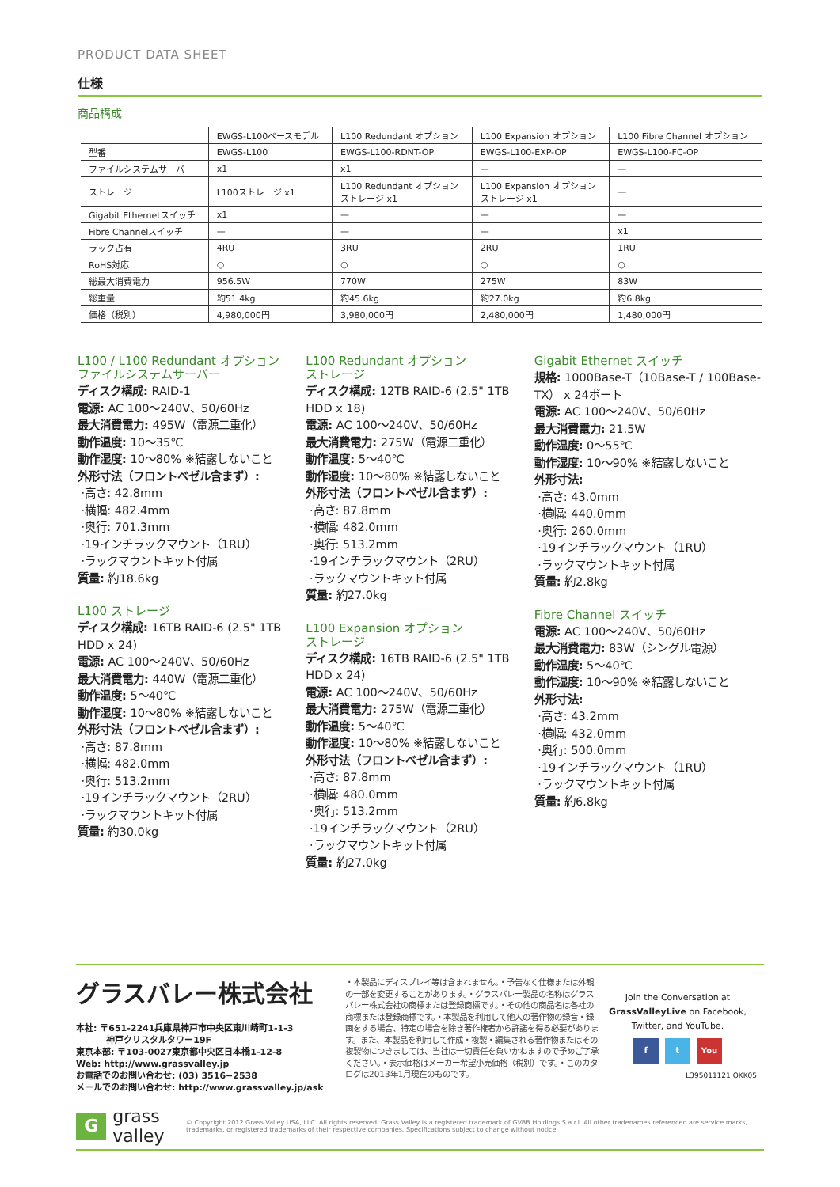PRODUCT DATA SHEET
仕様
商品構成
| | EWGS-L100ベースモデル | L100 Redundant オプション | L100 Expansion オプション | L100 Fibre Channel オプション |
| --- | --- | --- | --- | --- |
| 型番 | EWGS-L100 | EWGS-L100-RDNT-OP | EWGS-L100-EXP-OP | EWGS-L100-FC-OP |
| ファイルシステムサーバー | x1 | x1 | — | — |
| ストレージ | L100ストレージ x1 | L100 Redundant オプション ストレージ x1 | L100 Expansion オプション ストレージ x1 | — |
| Gigabit Ethernetスイッチ | x1 | — | — | — |
| Fibre Channelスイッチ | — | — | — | x1 |
| ラック占有 | 4RU | 3RU | 2RU | 1RU |
| RoHS対応 | ○ | ○ | ○ | ○ |
| 総最大消費電力 | 956.5W | 770W | 275W | 83W |
| 総重量 | 約51.4kg | 約45.6kg | 約27.0kg | 約6.8kg |
| 価格（税別） | 4,980,000円 | 3,980,000円 | 2,480,000円 | 1,480,000円 |
L100 / L100 Redundant オプション
ファイルシステムサーバー
ディスク構成: RAID-1
電源: AC 100～240V、50/60Hz
最大消費電力: 495W（電源二重化）
動作温度: 10～35℃
動作湿度: 10～80% ※結露しないこと
外形寸法（フロントベゼル含まず）:
·高さ: 42.8mm
·横幅: 482.4mm
·奥行: 701.3mm
·19インチラックマウント（1RU）
·ラックマウントキット付属
質量: 約18.6kg
L100 ストレージ
ディスク構成: 16TB RAID-6 (2.5" 1TB HDD x 24)
電源: AC 100～240V、50/60Hz
最大消費電力: 440W（電源二重化）
動作温度: 5～40℃
動作湿度: 10～80% ※結露しないこと
外形寸法（フロントベゼル含まず）:
·高さ: 87.8mm
·横幅: 482.0mm
·奥行: 513.2mm
·19インチラックマウント（2RU）
·ラックマウントキット付属
質量: 約30.0kg
L100 Redundant オプション
ストレージ
ディスク構成: 12TB RAID-6 (2.5" 1TB HDD x 18)
電源: AC 100～240V、50/60Hz
最大消費電力: 275W（電源二重化）
動作温度: 5～40℃
動作湿度: 10～80% ※結露しないこと
外形寸法（フロントベゼル含まず）:
·高さ: 87.8mm
·横幅: 482.0mm
·奥行: 513.2mm
·19インチラックマウント（2RU）
·ラックマウントキット付属
質量: 約27.0kg
L100 Expansion オプション
ストレージ
ディスク構成: 16TB RAID-6 (2.5" 1TB HDD x 24)
電源: AC 100～240V、50/60Hz
最大消費電力: 275W（電源二重化）
動作温度: 5～40℃
動作湿度: 10～80% ※結露しないこと
外形寸法（フロントベゼル含まず）:
·高さ: 87.8mm
·横幅: 480.0mm
·奥行: 513.2mm
·19インチラックマウント（2RU）
·ラックマウントキット付属
質量: 約27.0kg
Gigabit Ethernet スイッチ
規格: 1000Base-T（10Base-T / 100Base-TX） x 24ポート
電源: AC 100～240V、50/60Hz
最大消費電力: 21.5W
動作温度: 0～55℃
動作湿度: 10～90% ※結露しないこと
外形寸法:
·高さ: 43.0mm
·横幅: 440.0mm
·奥行: 260.0mm
·19インチラックマウント（1RU）
·ラックマウントキット付属
質量: 約2.8kg
Fibre Channel スイッチ
電源: AC 100～240V、50/60Hz
最大消費電力: 83W（シングル電源）
動作温度: 5～40℃
動作湿度: 10～90% ※結露しないこと
外形寸法:
·高さ: 43.2mm
·横幅: 432.0mm
·奥行: 500.0mm
·19インチラックマウント（1RU）
·ラックマウントキット付属
質量: 約6.8kg
グラスバレー株式会社
本社: 〒651-2241兵庫県神戸市中央区東川崎町1-1-3
神戸クリスタルタワー19F
東京本部: 〒103-0027東京都中央区日本橋1-12-8
Web: http://www.grassvalley.jp
お電話でのお問い合わせ: (03) 3516−2538
メールでのお問い合わせ: http://www.grassvalley.jp/ask
・本製品にディスプレイ等は含まれません。・予告なく仕様または外観の一部を変更することがあります。・グラスバレー製品の名称はグラスバレー株式会社の商標または登録商標です。・その他の商品名は各社の商標または登録商標です。・本製品を利用して他人の著作物の録音・録画をする場合、特定の場合を除き著作権者から許諾を得る必要があります。また、本製品を利用して作成・複製・編集される著作物またはその複製物につきましては、当社は一切責任を負いかねますので予めご了承ください。・表示価格はメーカー希望小売価格（税別）です。・このカタログは2013年1月現在のものです。
Join the Conversation at
GrassValleyLive on Facebook,
Twitter, and YouTube.
f t You
L395011121 OKK05
G
grass valley
© Copyright 2012 Grass Valley USA, LLC. All rights reserved. Grass Valley is a registered trademark of GVBB Holdings S.a.r.l. All other tradenames referenced are service marks, trademarks, or registered trademarks of their respective companies. Specifications subject to change without notice.